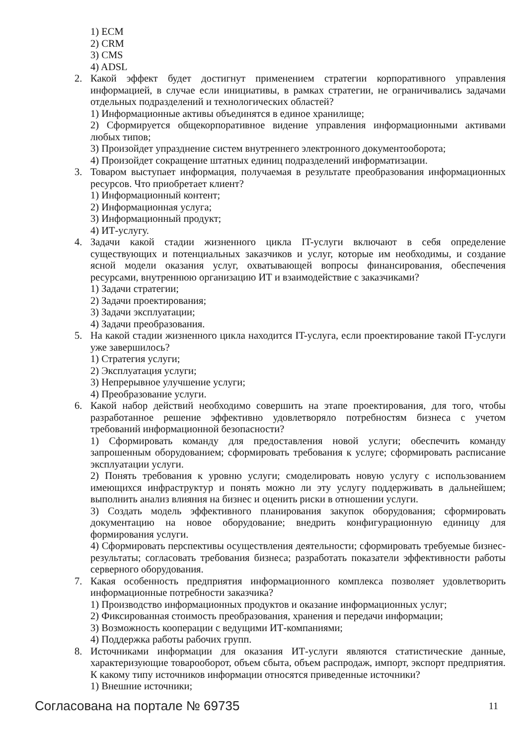1) ECM
2) CRM
3) CMS
4) ADSL
2. Какой эффект будет достигнут применением стратегии корпоративного управления информацией, в случае если инициативы, в рамках стратегии, не ограничивались задачами отдельных подразделений и технологических областей?
1) Информационные активы объединятся в единое хранилище;
2) Сформируется общекорпоративное видение управления информационными активами любых типов;
3) Произойдет упразднение систем внутреннего электронного документооборота;
4) Произойдет сокращение штатных единиц подразделений информатизации.
3. Товаром выступает информация, получаемая в результате преобразования информационных ресурсов. Что приобретает клиент?
1) Информационный контент;
2) Информационная услуга;
3) Информационный продукт;
4) ИТ-услугу.
4. Задачи какой стадии жизненного цикла IT-услуги включают в себя определение существующих и потенциальных заказчиков и услуг, которые им необходимы, и создание ясной модели оказания услуг, охватывающей вопросы финансирования, обеспечения ресурсами, внутреннюю организацию ИТ и взаимодействие с заказчиками?
1) Задачи стратегии;
2) Задачи проектирования;
3) Задачи эксплуатации;
4) Задачи преобразования.
5. На какой стадии жизненного цикла находится IT-услуга, если проектирование такой IT-услуги уже завершилось?
1) Стратегия услуги;
2) Эксплуатация услуги;
3) Непрерывное улучшение услуги;
4) Преобразование услуги.
6. Какой набор действий необходимо совершить на этапе проектирования, для того, чтобы разработанное решение эффективно удовлетворяло потребностям бизнеса с учетом требований информационной безопасности?
1) Сформировать команду для предоставления новой услуги; обеспечить команду запрошенным оборудованием; сформировать требования к услуге; сформировать расписание эксплуатации услуги.
2) Понять требования к уровню услуги; смоделировать новую услугу с использованием имеющихся инфраструктур и понять можно ли эту услугу поддерживать в дальнейшем; выполнить анализ влияния на бизнес и оценить риски в отношении услуги.
3) Создать модель эффективного планирования закупок оборудования; сформировать документацию на новое оборудование; внедрить конфигурационную единицу для формирования услуги.
4) Сформировать перспективы осуществления деятельности; сформировать требуемые бизнес-результаты; согласовать требования бизнеса; разработать показатели эффективности работы серверного оборудования.
7. Какая особенность предприятия информационного комплекса позволяет удовлетворить информационные потребности заказчика?
1) Производство информационных продуктов и оказание информационных услуг;
2) Фиксированная стоимость преобразования, хранения и передачи информации;
3) Возможность кооперации с ведущими ИТ-компаниями;
4) Поддержка работы рабочих групп.
8. Источниками информации для оказания ИТ-услуги являются статистические данные, характеризующие товарооборот, объем сбыта, объем распродаж, импорт, экспорт предприятия. К какому типу источников информации относятся приведенные источники?
1) Внешние источники;
Согласована на портале № 69735 11